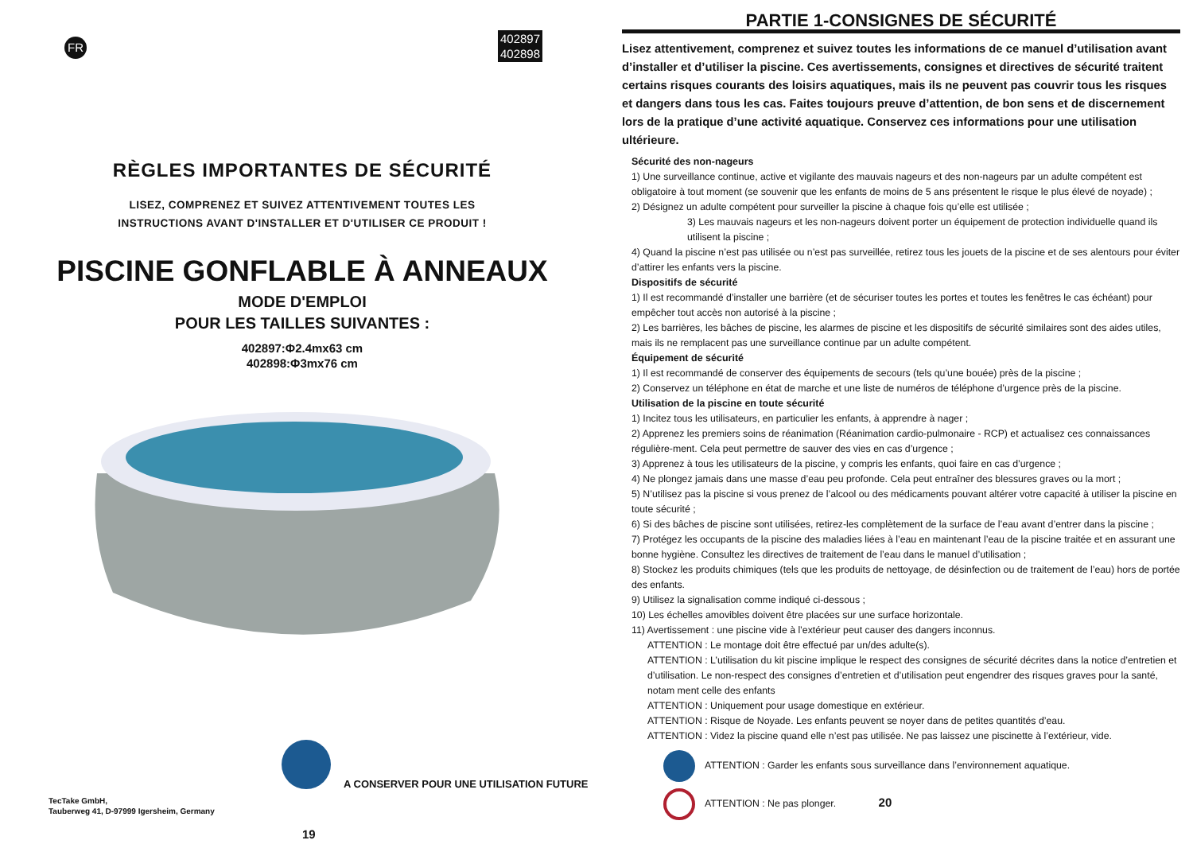FR
402897
402898
RÈGLES IMPORTANTES DE SÉCURITÉ
LISEZ, COMPRENEZ ET SUIVEZ ATTENTIVEMENT TOUTES LES
INSTRUCTIONS AVANT D'INSTALLER ET D'UTILISER CE PRODUIT !
PISCINE GONFLABLE À ANNEAUX
MODE D'EMPLOI
POUR LES TAILLES SUIVANTES :
402897:Φ2.4mx63 cm
402898:Φ3mx76 cm
A CONSERVER POUR UNE UTILISATION FUTURE
TecTake GmbH,
Tauberweg 41, D-97999 Igersheim, Germany
19
PARTIE 1-CONSIGNES DE SÉCURITÉ
Lisez attentivement, comprenez et suivez toutes les informations de ce manuel d’utilisation avant d’installer et d’utiliser la piscine. Ces avertissements, consignes et directives de sécurité traitent certains risques courants des loisirs aquatiques, mais ils ne peuvent pas couvrir tous les risques et dangers dans tous les cas. Faites toujours preuve d’attention, de bon sens et de discernement lors de la pratique d’une activité aquatique. Conservez ces informations pour une utilisation ultérieure.
Sécurité des non-nageurs
1) Une surveillance continue, active et vigilante des mauvais nageurs et des non-nageurs par un adulte compétent est obligatoire à tout moment (se souvenir que les enfants de moins de 5 ans présentent le risque le plus élevé de noyade) ;
2) Désignez un adulte compétent pour surveiller la piscine à chaque fois qu’elle est utilisée ;
3) Les mauvais nageurs et les non-nageurs doivent porter un équipement de protection individuelle quand ils utilisent la piscine ;
4) Quand la piscine n’est pas utilisée ou n’est pas surveillée, retirez tous les jouets de la piscine et de ses alentours pour éviter d’attirer les enfants vers la piscine.
Dispositifs de sécurité
1) Il est recommandé d’installer une barrière (et de sécuriser toutes les portes et toutes les fenêtres le cas échéant) pour empêcher tout accès non autorisé à la piscine ;
2) Les barrières, les bâches de piscine, les alarmes de piscine et les dispositifs de sécurité similaires sont des aides utiles, mais ils ne remplacent pas une surveillance continue par un adulte compétent.
Équipement de sécurité
1) Il est recommandé de conserver des équipements de secours (tels qu’une bouée) près de la piscine ;
2) Conservez un téléphone en état de marche et une liste de numéros de téléphone d’urgence près de la piscine.
Utilisation de la piscine en toute sécurité
1) Incitez tous les utilisateurs, en particulier les enfants, à apprendre à nager ;
2) Apprenez les premiers soins de réanimation (Réanimation cardio-pulmonaire - RCP) et actualisez ces connaissances régulière-ment. Cela peut permettre de sauver des vies en cas d’urgence ;
3) Apprenez à tous les utilisateurs de la piscine, y compris les enfants, quoi faire en cas d’urgence ;
4) Ne plongez jamais dans une masse d’eau peu profonde. Cela peut entraîner des blessures graves ou la mort ;
5) N’utilisez pas la piscine si vous prenez de l’alcool ou des médicaments pouvant altérer votre capacité à utiliser la piscine en toute sécurité ;
6) Si des bâches de piscine sont utilisées, retirez-les complètement de la surface de l’eau avant d’entrer dans la piscine ;
7) Protégez les occupants de la piscine des maladies liées à l’eau en maintenant l’eau de la piscine traitée et en assurant une bonne hygiène. Consultez les directives de traitement de l’eau dans le manuel d’utilisation ;
8) Stockez les produits chimiques (tels que les produits de nettoyage, de désinfection ou de traitement de l’eau) hors de portée des enfants.
9) Utilisez la signalisation comme indiqué ci-dessous ;
10) Les échelles amovibles doivent être placées sur une surface horizontale.
11) Avertissement : une piscine vide à l’extérieur peut causer des dangers inconnus.
ATTENTION : Le montage doit être effectué par un/des adulte(s).
ATTENTION : L’utilisation du kit piscine implique le respect des consignes de sécurité décrites dans la notice d’entretien et d’utilisation. Le non-respect des consignes d’entretien et d’utilisation peut engendrer des risques graves pour la santé, notam ment celle des enfants
ATTENTION : Uniquement pour usage domestique en extérieur.
ATTENTION : Risque de Noyade. Les enfants peuvent se noyer dans de petites quantités d’eau.
ATTENTION : Videz la piscine quand elle n’est pas utilisée. Ne pas laissez une piscinette à l’extérieur, vide.
ATTENTION : Garder les enfants sous surveillance dans l’environnement aquatique.
ATTENTION : Ne pas plonger. 20